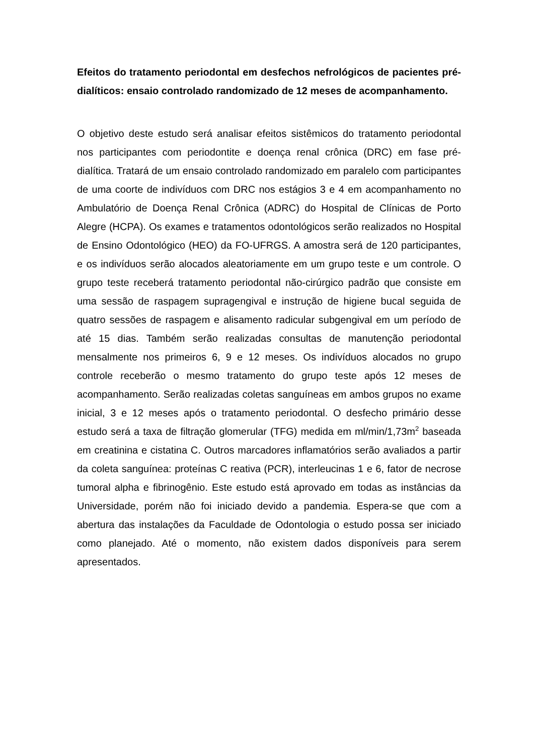Efeitos do tratamento periodontal em desfechos nefrológicos de pacientes pré-dialíticos: ensaio controlado randomizado de 12 meses de acompanhamento.
O objetivo deste estudo será analisar efeitos sistêmicos do tratamento periodontal nos participantes com periodontite e doença renal crônica (DRC) em fase pré-dialítica. Tratará de um ensaio controlado randomizado em paralelo com participantes de uma coorte de indivíduos com DRC nos estágios 3 e 4 em acompanhamento no Ambulatório de Doença Renal Crônica (ADRC) do Hospital de Clínicas de Porto Alegre (HCPA). Os exames e tratamentos odontológicos serão realizados no Hospital de Ensino Odontológico (HEO) da FO-UFRGS. A amostra será de 120 participantes, e os indivíduos serão alocados aleatoriamente em um grupo teste e um controle. O grupo teste receberá tratamento periodontal não-cirúrgico padrão que consiste em uma sessão de raspagem supragengival e instrução de higiene bucal seguida de quatro sessões de raspagem e alisamento radicular subgengival em um período de até 15 dias. Também serão realizadas consultas de manutenção periodontal mensalmente nos primeiros 6, 9 e 12 meses. Os indivíduos alocados no grupo controle receberão o mesmo tratamento do grupo teste após 12 meses de acompanhamento. Serão realizadas coletas sanguíneas em ambos grupos no exame inicial, 3 e 12 meses após o tratamento periodontal. O desfecho primário desse estudo será a taxa de filtração glomerular (TFG) medida em ml/min/1,73m<sup>2</sup> baseada em creatinina e cistatina C. Outros marcadores inflamatórios serão avaliados a partir da coleta sanguínea: proteínas C reativa (PCR), interleucinas 1 e 6, fator de necrose tumoral alpha e fibrinogênio. Este estudo está aprovado em todas as instâncias da Universidade, porém não foi iniciado devido a pandemia. Espera-se que com a abertura das instalações da Faculdade de Odontologia o estudo possa ser iniciado como planejado. Até o momento, não existem dados disponíveis para serem apresentados.